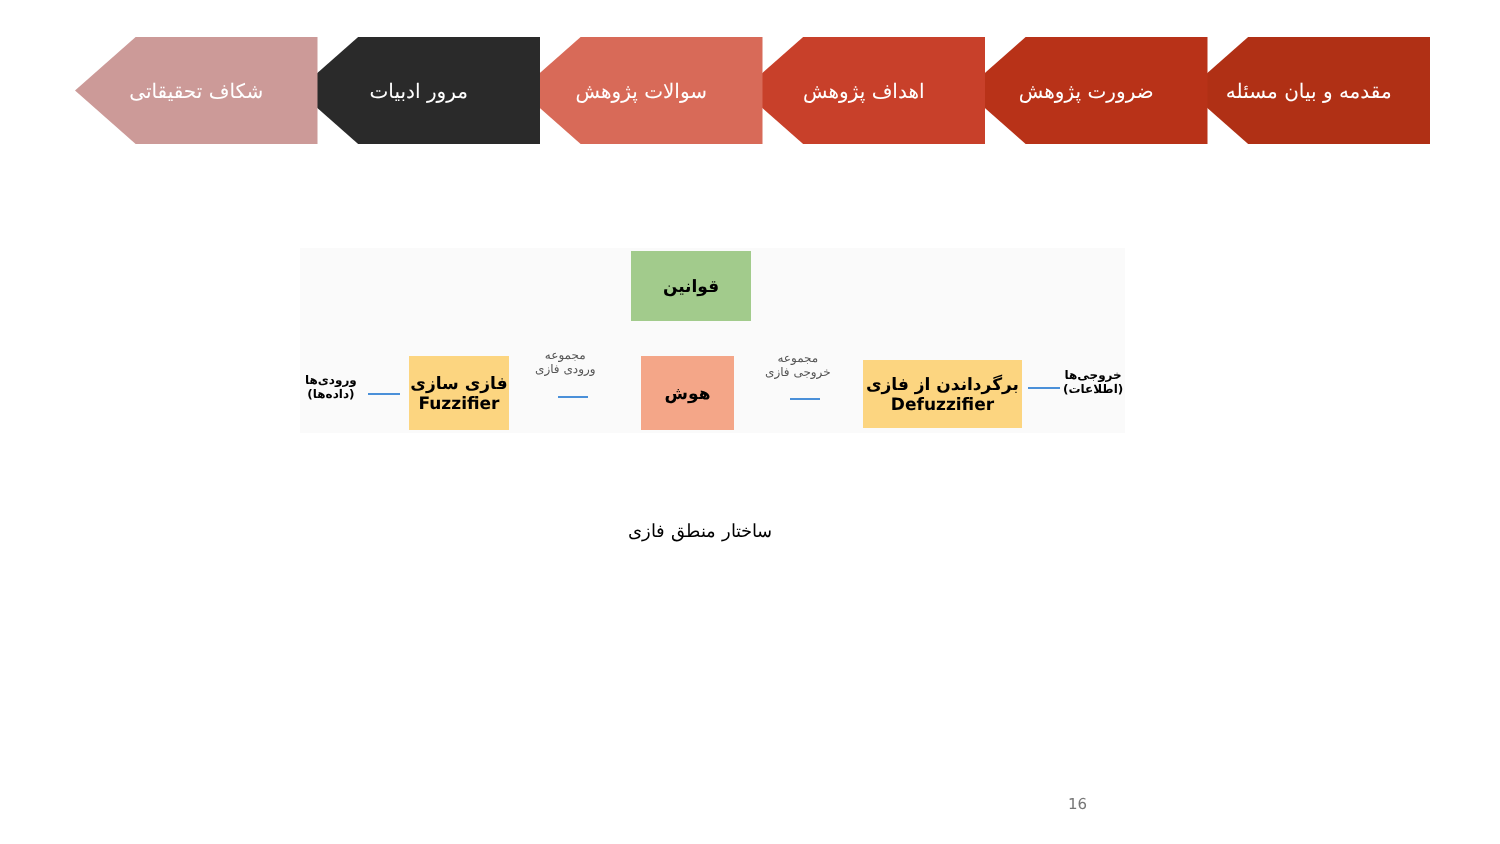مقدمه و بیان مسئله ضرورت پژوهش اهداف پژوهش سوالات پژوهش مرور ادبیات شکاف تحقیقاتی
قوانین
هوش
فازی سازی
Fuzzifier
برگرداندن از فازی
Defuzzifier
ورودی‌ها
(داده‌ها)
مجموعه
ورودی فازی
مجموعه
خروجی فازی
خروجی‌ها
(اطلاعات)
ساختار منطق فازی
16